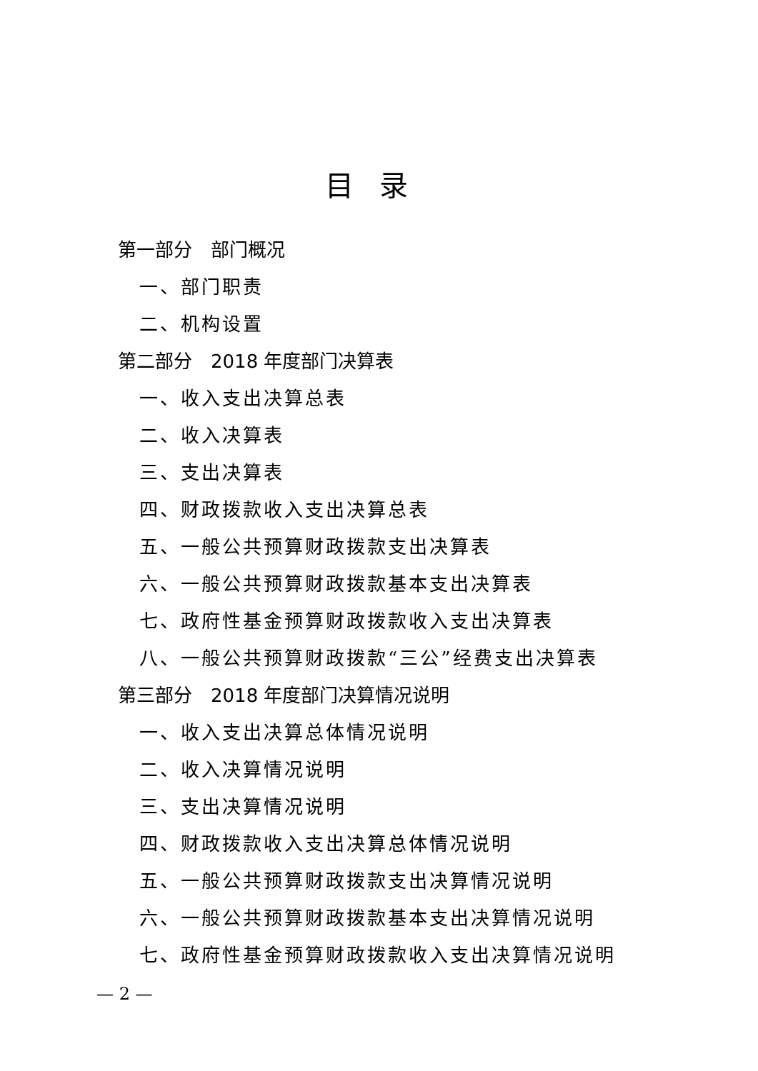目录
第一部分　部门概况
一、部门职责
二、机构设置
第二部分　2018 年度部门决算表
一、收入支出决算总表
二、收入决算表
三、支出决算表
四、财政拨款收入支出决算总表
五、一般公共预算财政拨款支出决算表
六、一般公共预算财政拨款基本支出决算表
七、政府性基金预算财政拨款收入支出决算表
八、一般公共预算财政拨款“三公”经费支出决算表
第三部分　2018 年度部门决算情况说明
一、收入支出决算总体情况说明
二、收入决算情况说明
三、支出决算情况说明
四、财政拨款收入支出决算总体情况说明
五、一般公共预算财政拨款支出决算情况说明
六、一般公共预算财政拨款基本支出决算情况说明
七、政府性基金预算财政拨款收入支出决算情况说明
— 2 —